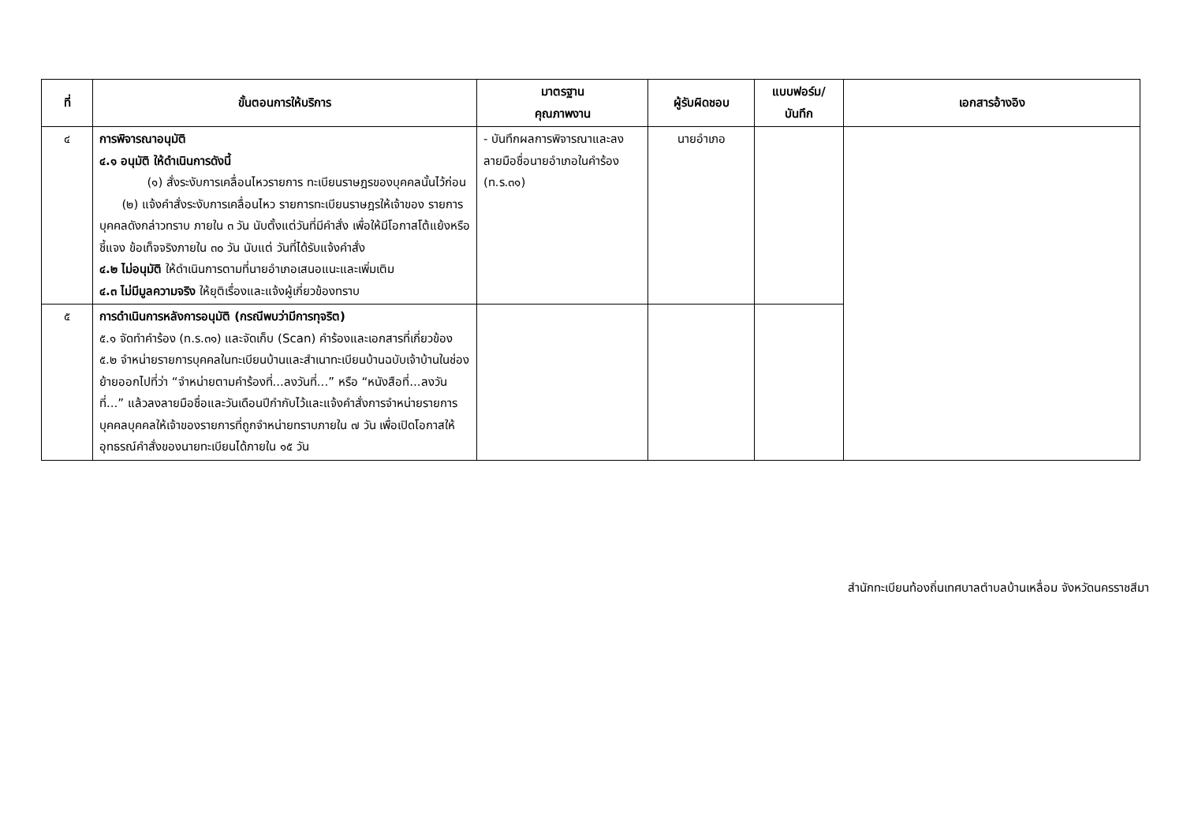| ที่ | ขั้นตอนการให้บริการ | มาตรฐาน คุณภาพงาน | ผู้รับผิดชอบ | แบบฟอร์ม/ บันทึก | เอกสารอ้างอิง |
| --- | --- | --- | --- | --- | --- |
| ๔ | การพิจารณาอนุมัติ ๔.๑ อนุมัติ ให้ดำเนินการดังนี้ (๑) สั่งระงับการเคลื่อนไหวรายการ ทะเบียนราษฎรของบุคคลนั้นไว้ก่อน (๒) แจ้งคำสั่งระงับการเคลื่อนไหว รายการทะเบียนราษฎรให้เจ้าของ รายการบุคคลดังกล่าวทราบ ภายใน ๓ วัน นับตั้งแต่วันที่มีคำสั่ง เพื่อให้มีโอกาสโต้แย้งหรือชี้แจง ข้อเท็จจริงภายใน ๓๐ วัน นับแต่ วันที่ได้รับแจ้งคำสั่ง ๔.๒ ไม่อนุมัติ ให้ดำเนินการตามที่นายอำเภอเสนอแนะและเพิ่มเติม ๔.๓ ไม่มีมูลความจริง ให้ยุติเรื่องและแจ้งผู้เกี่ยวข้องทราบ | - บันทึกผลการพิจารณาและลงลายมือชื่อนายอำเภอในคำร้อง (ท.ร.๓๑) | นายอำเภอ | | |
| ๕ | การดำเนินการหลังการอนุมัติ (กรณีพบว่ามีการทุจริต) ๕.๑ จัดทำคำร้อง (ท.ร.๓๑) และจัดเก็บ (Scan) คำร้องและเอกสารที่เกี่ยวข้อง ๕.๒ จำหน่ายรายการบุคคลในทะเบียนบ้านและสำเนาทะเบียนบ้านฉบับเจ้าบ้านในช่องย้ายออกไปที่ว่า “จำหน่ายตามคำร้องที่...ลงวันที่...” หรือ “หนังสือที่...ลงวันที่...” แล้วลงลายมือชื่อและวันเดือนปีกำกับไว้และแจ้งคำสั่งการจำหน่ายรายการบุคคลบุคคลให้เจ้าของรายการที่ถูกจำหน่ายทราบภายใน ๗ วัน เพื่อเปิดโอกาสให้อุทธรณ์คำสั่งของนายทะเบียนได้ภายใน ๑๕ วัน | | | | |
สำนักทะเบียนท้องถิ่นเทศบาลตำบลบ้านเหลื่อม จังหวัดนครราชสีมา